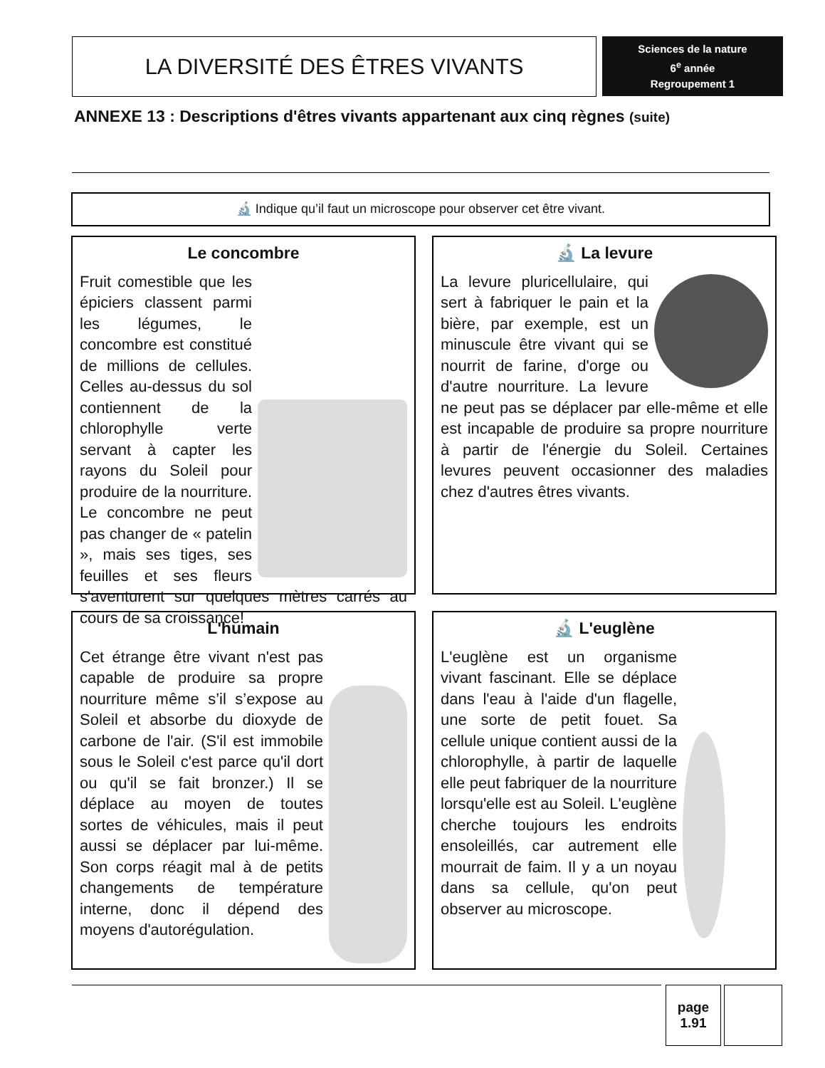LA DIVERSITÉ DES ÊTRES VIVANTS
Sciences de la nature
6<sup>e</sup> année
Regroupement 1
ANNEXE 13 : Descriptions d'êtres vivants appartenant aux cinq règnes (suite)
🔬 Indique qu’il faut un microscope pour observer cet être vivant.
Le concombre
Fruit comestible que les épiciers classent parmi les légumes, le concombre est constitué de millions de cellules. Celles au-dessus du sol contiennent de la chlorophylle verte servant à capter les rayons du Soleil pour produire de la nourriture. Le concombre ne peut pas changer de « patelin », mais ses tiges, ses feuilles et ses fleurs s'aventurent sur quelques mètres carrés au cours de sa croissance!
🔬 La levure
La levure pluricellulaire, qui sert à fabriquer le pain et la bière, par exemple, est un minuscule être vivant qui se nourrit de farine, d'orge ou d'autre nourriture. La levure ne peut pas se déplacer par elle-même et elle est incapable de produire sa propre nourriture à partir de l'énergie du Soleil. Certaines levures peuvent occasionner des maladies chez d'autres êtres vivants.
L'humain
Cet étrange être vivant n'est pas capable de produire sa propre nourriture même s’il s’expose au Soleil et absorbe du dioxyde de carbone de l'air. (S'il est immobile sous le Soleil c'est parce qu'il dort ou qu'il se fait bronzer.) Il se déplace au moyen de toutes sortes de véhicules, mais il peut aussi se déplacer par lui-même. Son corps réagit mal à de petits changements de température interne, donc il dépend des moyens d'autorégulation.
🔬 L'euglène
L'euglène est un organisme vivant fascinant. Elle se déplace dans l'eau à l'aide d'un flagelle, une sorte de petit fouet. Sa cellule unique contient aussi de la chlorophylle, à partir de laquelle elle peut fabriquer de la nourriture lorsqu'elle est au Soleil. L'euglène cherche toujours les endroits ensoleillés, car autrement elle mourrait de faim. Il y a un noyau dans sa cellule, qu'on peut observer au microscope.
page
1.91